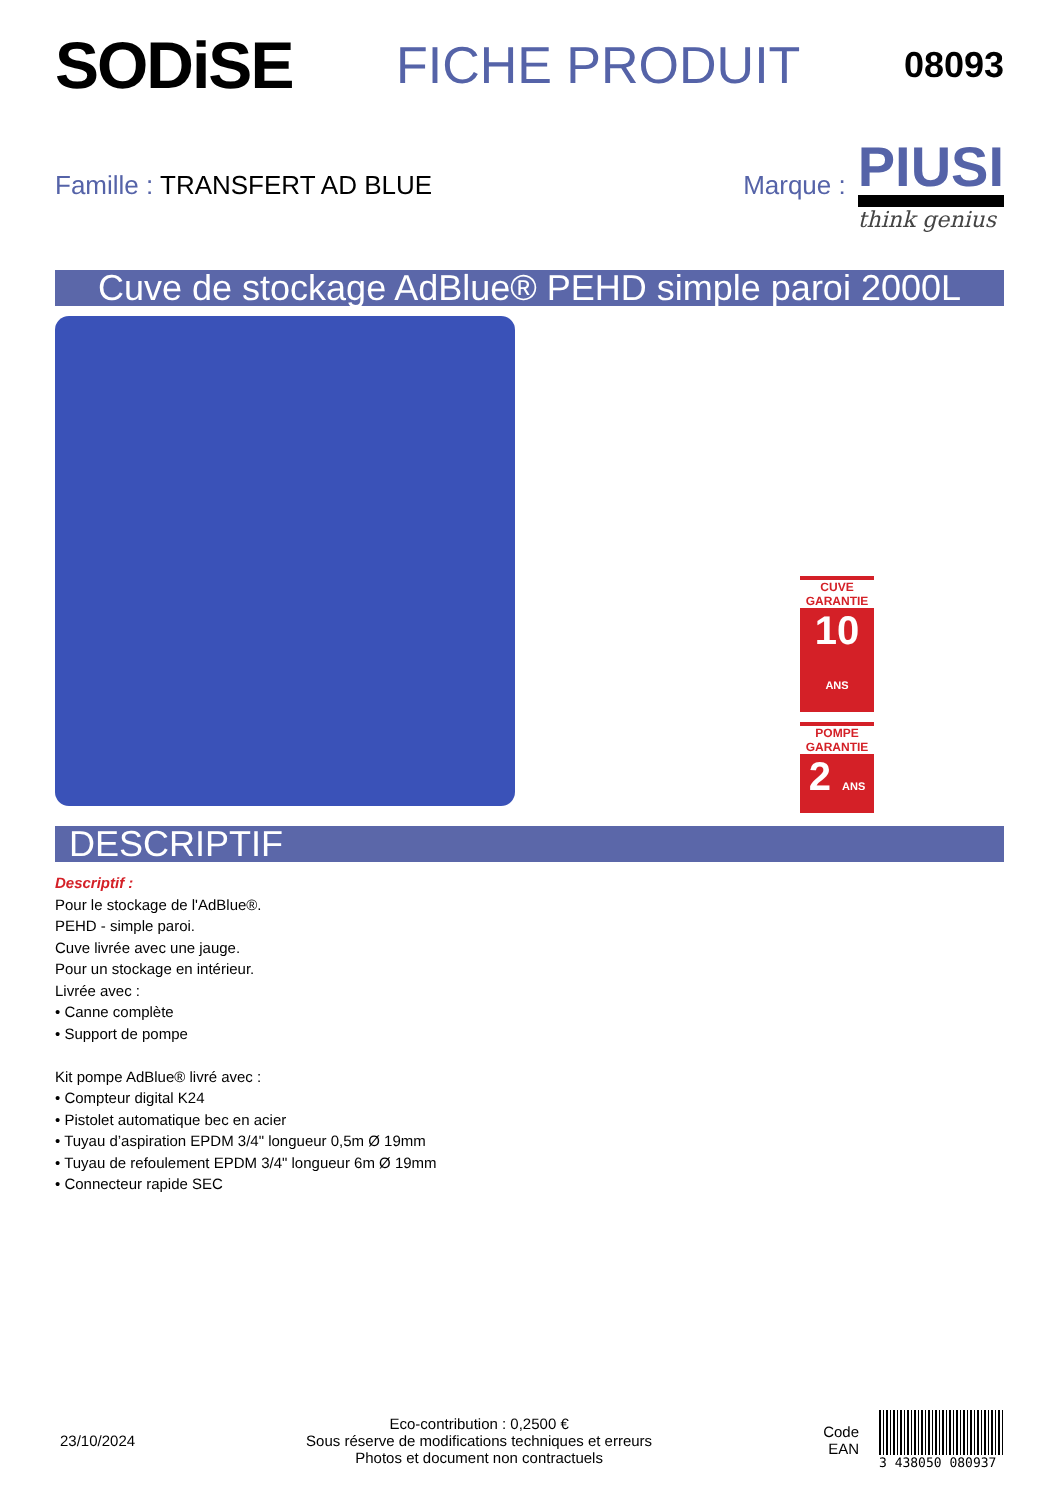SODiSE
FICHE PRODUIT
08093
Famille : TRANSFERT AD BLUE
Marque :
PIUSI
think genius
Cuve de stockage AdBlue® PEHD simple paroi 2000L
CUVE GARANTIE
10 ANS
POMPE GARANTIE
2 ANS
DESCRIPTIF
Descriptif :
Pour le stockage de l'AdBlue®.
PEHD - simple paroi.
Cuve livrée avec une jauge.
Pour un stockage en intérieur.
Livrée avec :
• Canne complète
• Support de pompe
Kit pompe AdBlue® livré avec :
• Compteur digital K24
• Pistolet automatique bec en acier
• Tuyau d’aspiration EPDM 3/4" longueur 0,5m Ø 19mm
• Tuyau de refoulement EPDM 3/4" longueur 6m Ø 19mm
• Connecteur rapide SEC
23/10/2024
Eco-contribution : 0,2500 €
Sous réserve de modifications techniques et erreurs
Photos et document non contractuels
Code
EAN
3 438050 080937